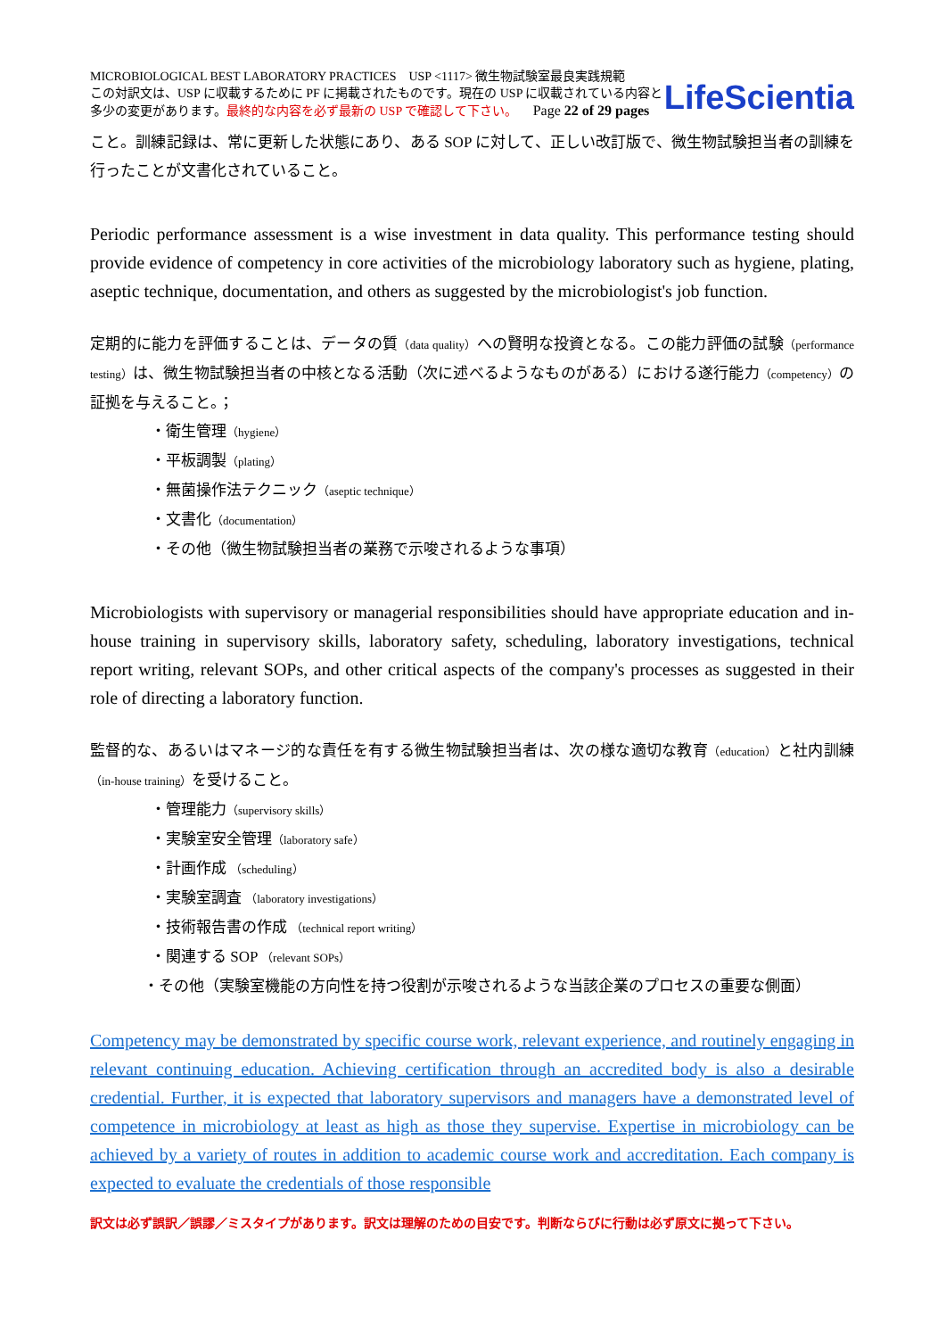MICROBIOLOGICAL BEST LABORATORY PRACTICES USP <1117> 微生物試験室最良実践規範
この対訳文は、USP に収載するために PF に掲載されたものです。現在の USP に収載されている内容と
多少の変更があります。最終的な内容を必ず最新の USP で確認して下さい。 Page 22 of 29 pages
LifeScientia
こと。訓練記録は、常に更新した状態にあり、ある SOP に対して、正しい改訂版で、微生物試験担当者の訓練を行ったことが文書化されていること。
Periodic performance assessment is a wise investment in data quality. This performance testing should provide evidence of competency in core activities of the microbiology laboratory such as hygiene, plating, aseptic technique, documentation, and others as suggested by the microbiologist's job function.
定期的に能力を評価することは、データの質（data quality）への賢明な投資となる。この能力評価の試験（performance testing）は、微生物試験担当者の中核となる活動（次に述べるようなものがある）における遂行能力（competency）の証拠を与えること。；
・衛生管理（hygiene）
・平板調製（plating）
・無菌操作法テクニック（aseptic technique）
・文書化（documentation）
・その他（微生物試験担当者の業務で示唆されるような事項）
Microbiologists with supervisory or managerial responsibilities should have appropriate education and in-house training in supervisory skills, laboratory safety, scheduling, laboratory investigations, technical report writing, relevant SOPs, and other critical aspects of the company's processes as suggested in their role of directing a laboratory function.
監督的な、あるいはマネージ的な責任を有する微生物試験担当者は、次の様な適切な教育（education）と社内訓練（in-house training）を受けること。
・管理能力（supervisory skills）
・実験室安全管理（laboratory safe）
・計画作成 （scheduling）
・実験室調査 （laboratory investigations）
・技術報告書の作成 （technical report writing）
・関連する SOP （relevant SOPs）
・その他（実験室機能の方向性を持つ役割が示唆されるような当該企業のプロセスの重要な側面）
Competency may be demonstrated by specific course work, relevant experience, and routinely engaging in relevant continuing education. Achieving certification through an accredited body is also a desirable credential. Further, it is expected that laboratory supervisors and managers have a demonstrated level of competence in microbiology at least as high as those they supervise. Expertise in microbiology can be achieved by a variety of routes in addition to academic course work and accreditation. Each company is expected to evaluate the credentials of those responsible
訳文は必ず誤訳／誤謬／ミスタイプがあります。訳文は理解のための目安です。判断ならびに行動は必ず原文に拠って下さい。